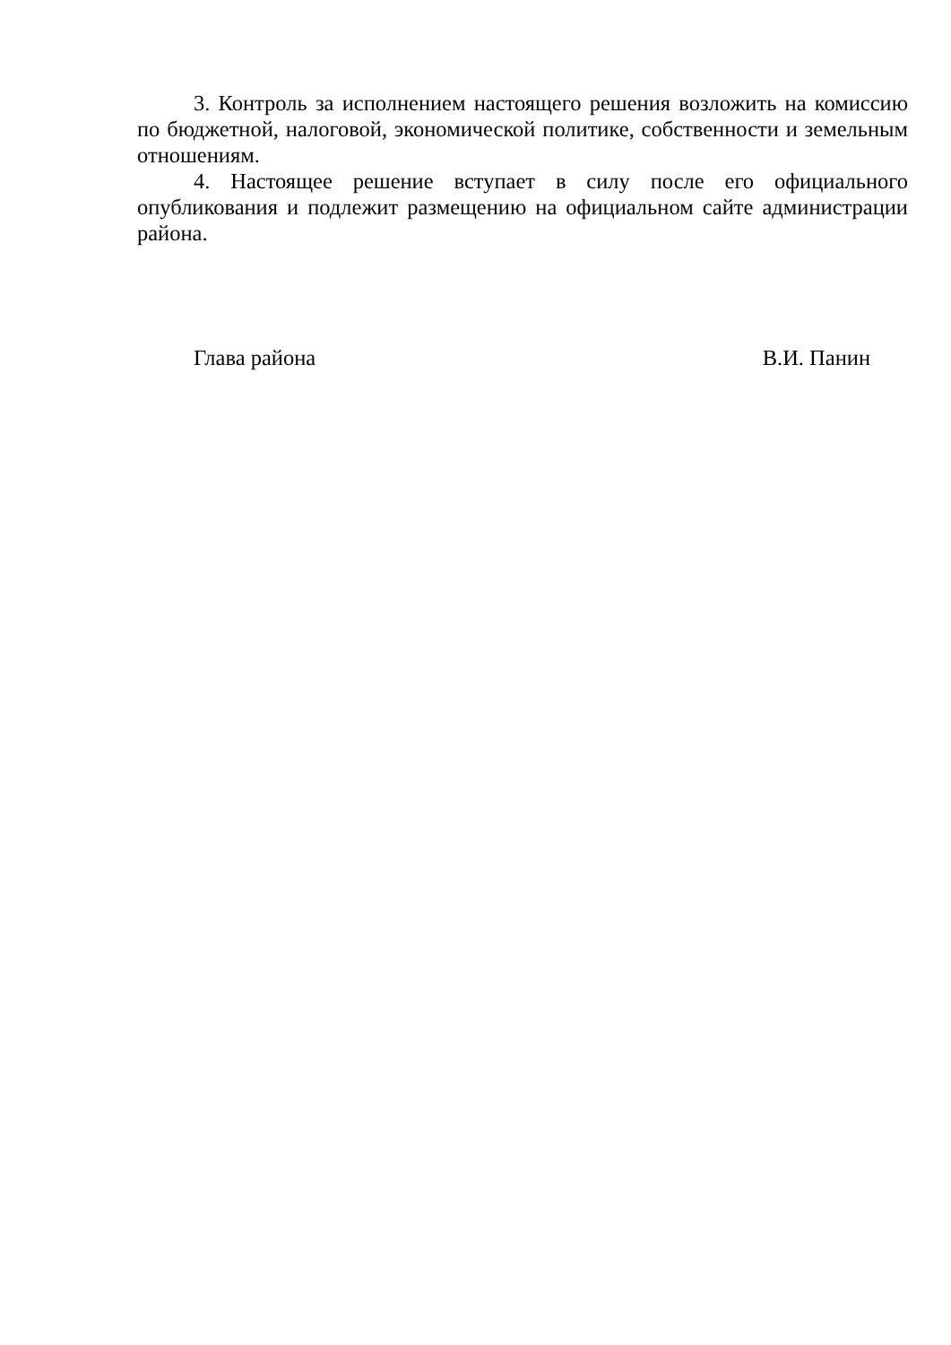3. Контроль за исполнением настоящего решения возложить на комиссию по бюджетной, налоговой, экономической политике, собственности и земельным отношениям.
4. Настоящее решение вступает в силу после его официального опубликования и подлежит размещению на официальном сайте администрации района.
Глава района В.И. Панин